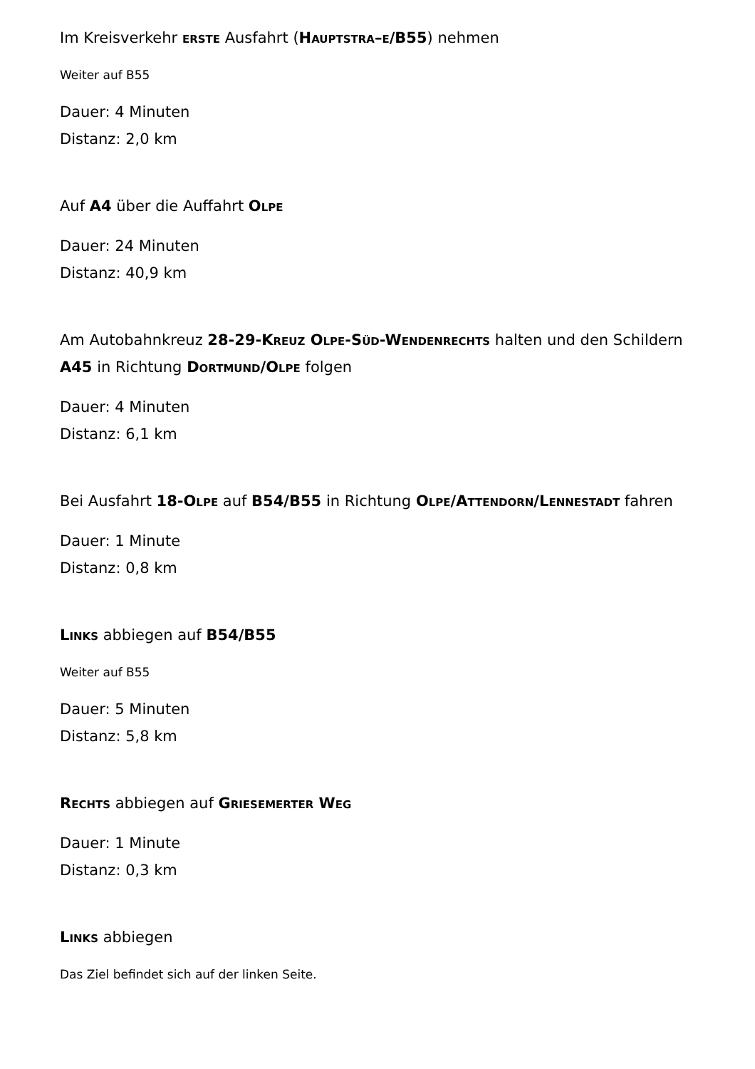Im Kreisverkehr erste Ausfahrt (Hauptstra–e/B55) nehmen
Weiter auf B55
Dauer: 4 Minuten
Distanz: 2,0 km
Auf A4 über die Auffahrt Olpe
Dauer: 24 Minuten
Distanz: 40,9 km
Am Autobahnkreuz 28-29-Kreuz Olpe-Süd-Wendenrechts halten und den Schildern A45 in Richtung Dortmund/Olpe folgen
Dauer: 4 Minuten
Distanz: 6,1 km
Bei Ausfahrt 18-Olpe auf B54/B55 in Richtung Olpe/Attendorn/Lennestadt fahren
Dauer: 1 Minute
Distanz: 0,8 km
Links abbiegen auf B54/B55
Weiter auf B55
Dauer: 5 Minuten
Distanz: 5,8 km
Rechts abbiegen auf Griesemerter Weg
Dauer: 1 Minute
Distanz: 0,3 km
Links abbiegen
Das Ziel befindet sich auf der linken Seite.